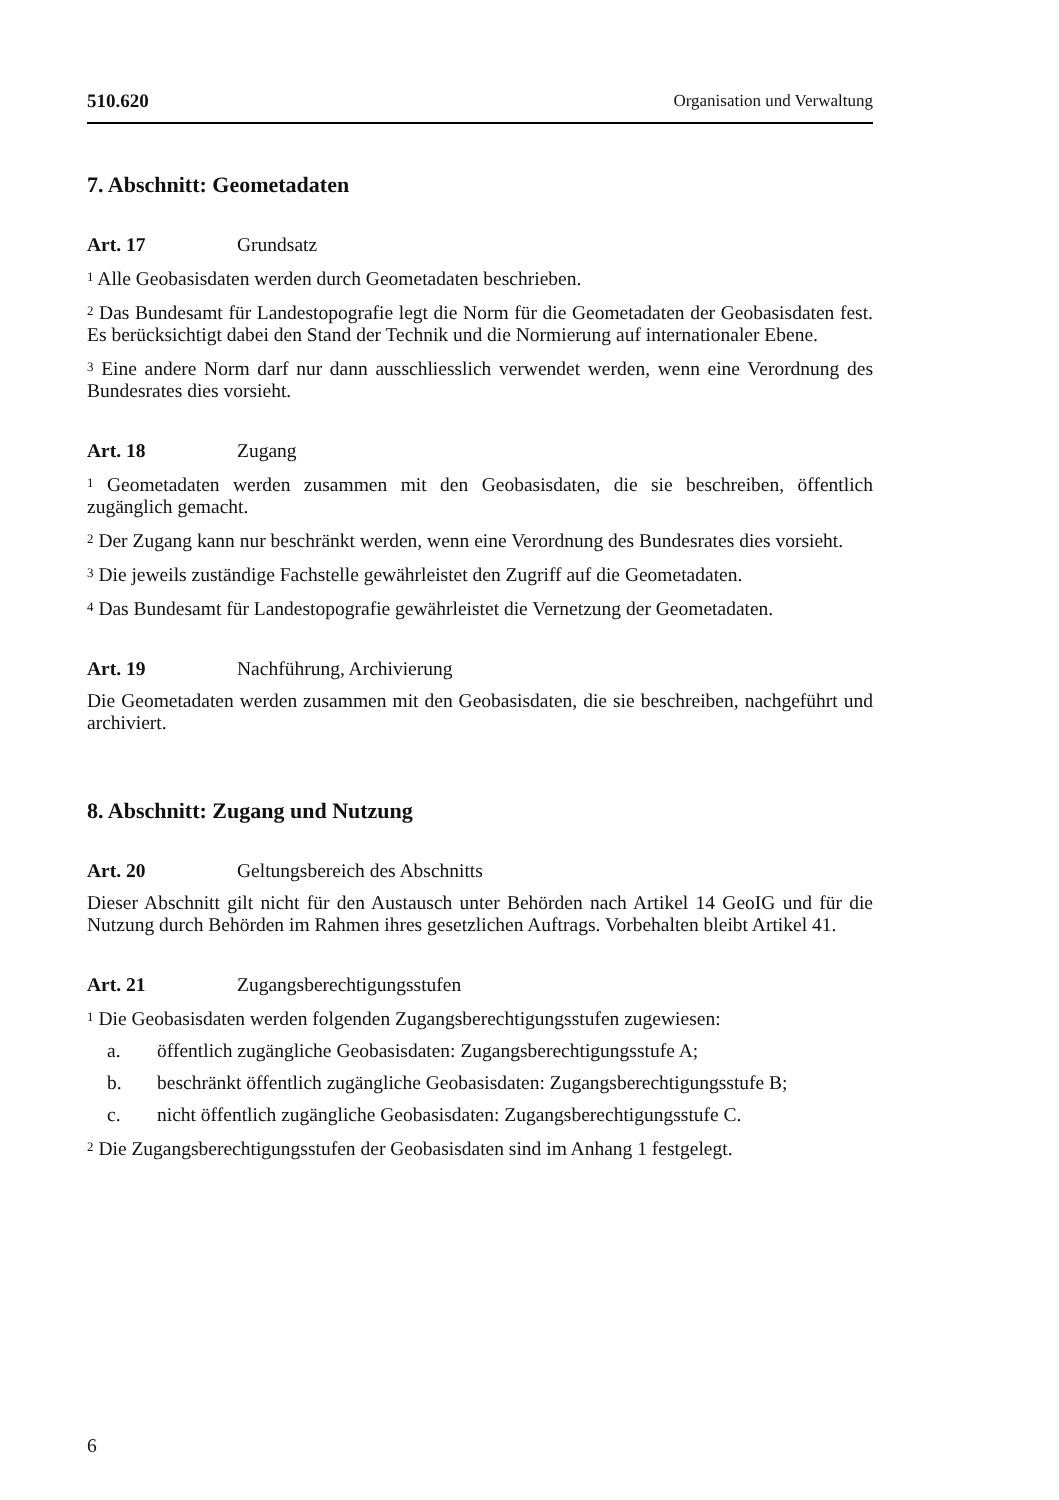510.620 Organisation und Verwaltung
7. Abschnitt: Geometadaten
Art. 17 Grundsatz
<sup>1</sup> Alle Geobasisdaten werden durch Geometadaten beschrieben.
<sup>2</sup> Das Bundesamt für Landestopografie legt die Norm für die Geometadaten der Geobasisdaten fest. Es berücksichtigt dabei den Stand der Technik und die Normierung auf internationaler Ebene.
<sup>3</sup> Eine andere Norm darf nur dann ausschliesslich verwendet werden, wenn eine Verordnung des Bundesrates dies vorsieht.
Art. 18 Zugang
<sup>1</sup> Geometadaten werden zusammen mit den Geobasisdaten, die sie beschreiben, öffentlich zugänglich gemacht.
<sup>2</sup> Der Zugang kann nur beschränkt werden, wenn eine Verordnung des Bundesrates dies vorsieht.
<sup>3</sup> Die jeweils zuständige Fachstelle gewährleistet den Zugriff auf die Geometadaten.
<sup>4</sup> Das Bundesamt für Landestopografie gewährleistet die Vernetzung der Geometadaten.
Art. 19 Nachführung, Archivierung
Die Geometadaten werden zusammen mit den Geobasisdaten, die sie beschreiben, nachgeführt und archiviert.
8. Abschnitt: Zugang und Nutzung
Art. 20 Geltungsbereich des Abschnitts
Dieser Abschnitt gilt nicht für den Austausch unter Behörden nach Artikel 14 GeoIG und für die Nutzung durch Behörden im Rahmen ihres gesetzlichen Auftrags. Vorbehalten bleibt Artikel 41.
Art. 21 Zugangsberechtigungsstufen
<sup>1</sup> Die Geobasisdaten werden folgenden Zugangsberechtigungsstufen zugewiesen:
a. öffentlich zugängliche Geobasisdaten: Zugangsberechtigungsstufe A;
b. beschränkt öffentlich zugängliche Geobasisdaten: Zugangsberechtigungsstufe B;
c. nicht öffentlich zugängliche Geobasisdaten: Zugangsberechtigungsstufe C.
<sup>2</sup> Die Zugangsberechtigungsstufen der Geobasisdaten sind im Anhang 1 festgelegt.
6